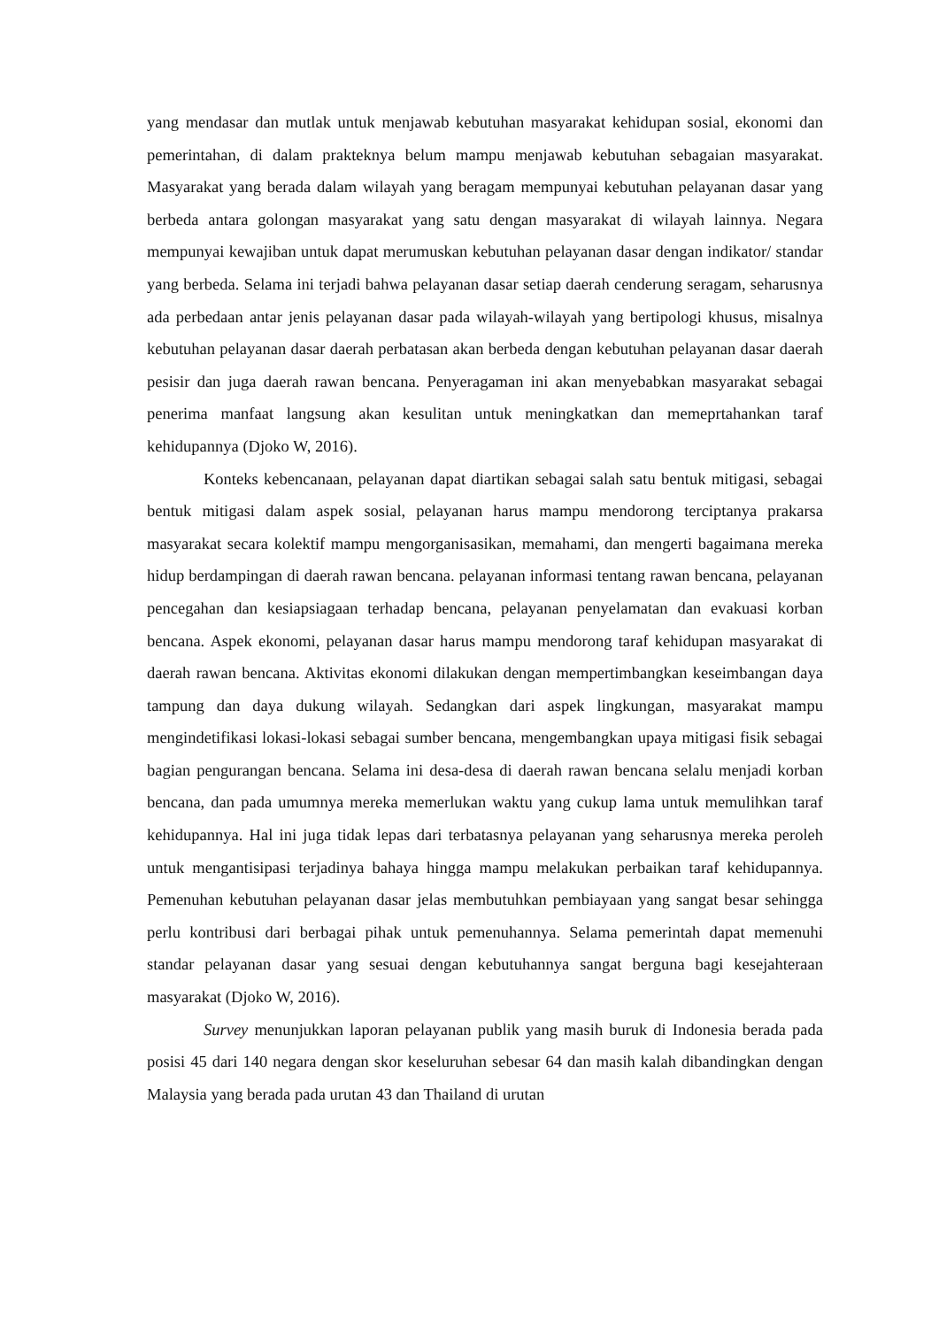yang mendasar dan mutlak untuk menjawab kebutuhan masyarakat kehidupan sosial, ekonomi dan pemerintahan, di dalam prakteknya belum mampu menjawab kebutuhan sebagaian masyarakat. Masyarakat yang berada dalam wilayah yang beragam mempunyai kebutuhan pelayanan dasar yang berbeda antara golongan masyarakat yang satu dengan masyarakat di wilayah lainnya. Negara mempunyai kewajiban untuk dapat merumuskan kebutuhan pelayanan dasar dengan indikator/ standar yang berbeda. Selama ini terjadi bahwa pelayanan dasar setiap daerah cenderung seragam, seharusnya ada perbedaan antar jenis pelayanan dasar pada wilayah-wilayah yang bertipologi khusus, misalnya kebutuhan pelayanan dasar daerah perbatasan akan berbeda dengan kebutuhan pelayanan dasar daerah pesisir dan juga daerah rawan bencana. Penyeragaman ini akan menyebabkan masyarakat sebagai penerima manfaat langsung akan kesulitan untuk meningkatkan dan memeprtahankan taraf kehidupannya (Djoko W, 2016).
Konteks kebencanaan, pelayanan dapat diartikan sebagai salah satu bentuk mitigasi, sebagai bentuk mitigasi dalam aspek sosial, pelayanan harus mampu mendorong terciptanya prakarsa masyarakat secara kolektif mampu mengorganisasikan, memahami, dan mengerti bagaimana mereka hidup berdampingan di daerah rawan bencana. pelayanan informasi tentang rawan bencana, pelayanan pencegahan dan kesiapsiagaan terhadap bencana, pelayanan penyelamatan dan evakuasi korban bencana. Aspek ekonomi, pelayanan dasar harus mampu mendorong taraf kehidupan masyarakat di daerah rawan bencana. Aktivitas ekonomi dilakukan dengan mempertimbangkan keseimbangan daya tampung dan daya dukung wilayah. Sedangkan dari aspek lingkungan, masyarakat mampu mengindetifikasi lokasi-lokasi sebagai sumber bencana, mengembangkan upaya mitigasi fisik sebagai bagian pengurangan bencana. Selama ini desa-desa di daerah rawan bencana selalu menjadi korban bencana, dan pada umumnya mereka memerlukan waktu yang cukup lama untuk memulihkan taraf kehidupannya. Hal ini juga tidak lepas dari terbatasnya pelayanan yang seharusnya mereka peroleh untuk mengantisipasi terjadinya bahaya hingga mampu melakukan perbaikan taraf kehidupannya. Pemenuhan kebutuhan pelayanan dasar jelas membutuhkan pembiayaan yang sangat besar sehingga perlu kontribusi dari berbagai pihak untuk pemenuhannya. Selama pemerintah dapat memenuhi standar pelayanan dasar yang sesuai dengan kebutuhannya sangat berguna bagi kesejahteraan masyarakat (Djoko W, 2016).
Survey menunjukkan laporan pelayanan publik yang masih buruk di Indonesia berada pada posisi 45 dari 140 negara dengan skor keseluruhan sebesar 64 dan masih kalah dibandingkan dengan Malaysia yang berada pada urutan 43 dan Thailand di urutan